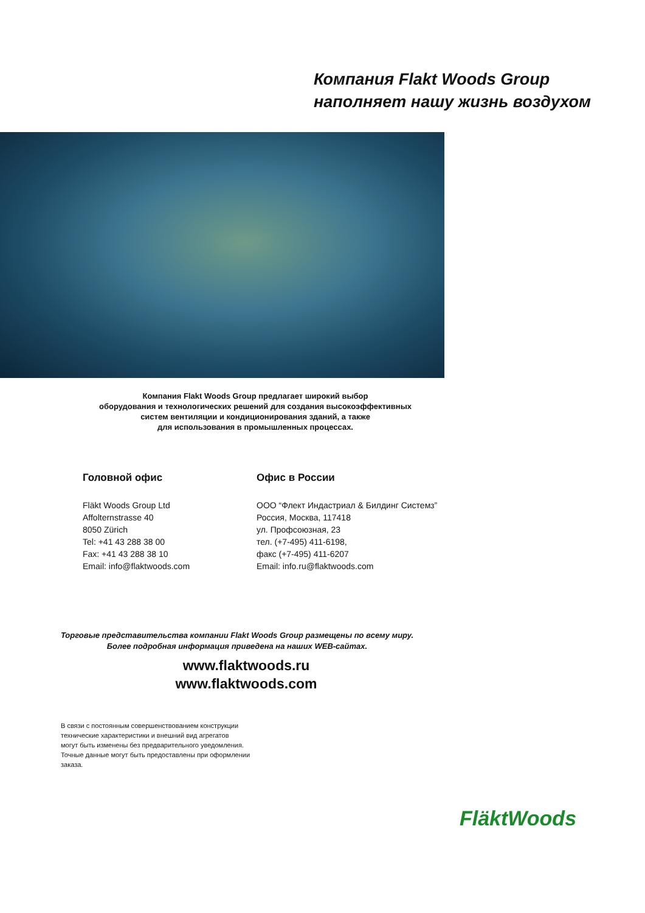Компания Flakt Woods Group
наполняет нашу жизнь воздухом
Компания Flakt Woods Group предлагает широкий выбор
оборудования и технологических решений для создания высокоэффективных
систем вентиляции и кондиционирования зданий, а также
для использования в промышленных процессах.
Головной офис
Fläkt Woods Group Ltd
Affolternstrasse 40
8050 Zürich
Tel: +41 43 288 38 00
Fax: +41 43 288 38 10
Email: info@flaktwoods.com
Офис в России
ООО “Флект Индастриал & Билдинг Системз”
Россия, Москва, 117418
ул. Профсоюзная, 23
тел. (+7-495) 411-6198,
факс (+7-495) 411-6207
Email: info.ru@flaktwoods.com
Торговые представительства компании Flakt Woods Group размещены по всему миру.
Более подробная информация приведена на наших WEB-сайтах.
www.flaktwoods.ru
www.flaktwoods.com
В связи с постоянным совершенствованием конструкции
технические характеристики и внешний вид агрегатов
могут быть изменены без предварительного уведомления.
Точные данные могут быть предоставлены при оформлении
заказа.
FläktWoods